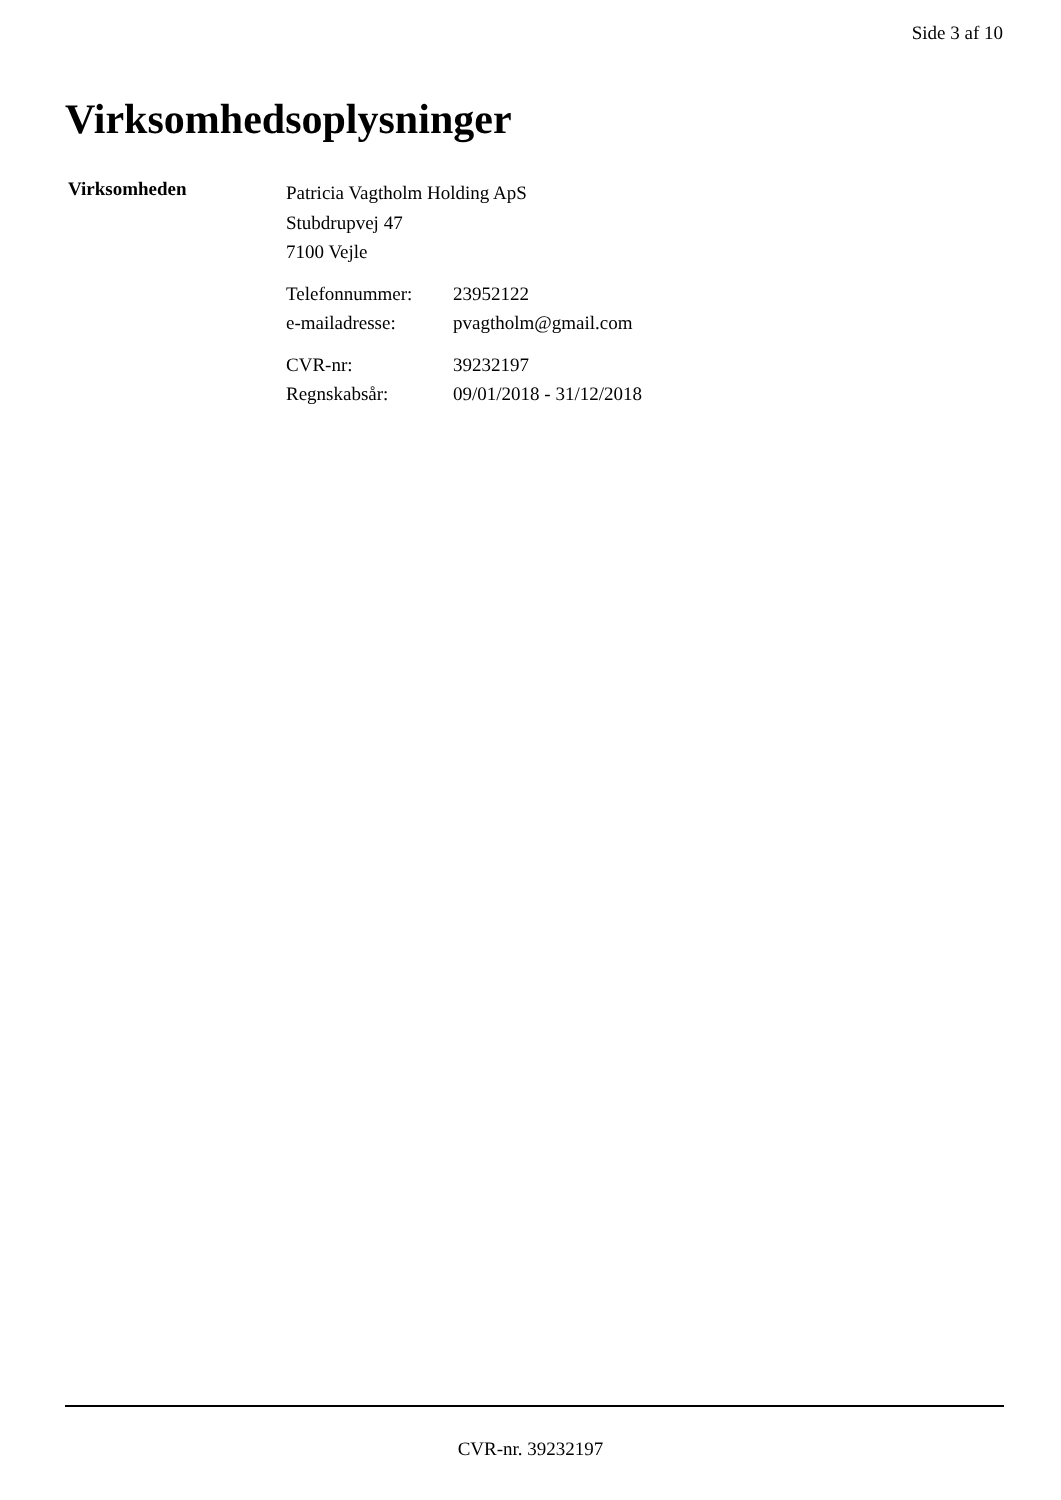Side 3 af 10
Virksomhedsoplysninger
Virksomheden
Patricia Vagtholm Holding ApS
Stubdrupvej 47
7100 Vejle
Telefonnummer: 23952122 e-mailadresse: pvagtholm@gmail.com
CVR-nr: 39232197 Regnskabsår: 09/01/2018 - 31/12/2018
CVR-nr. 39232197